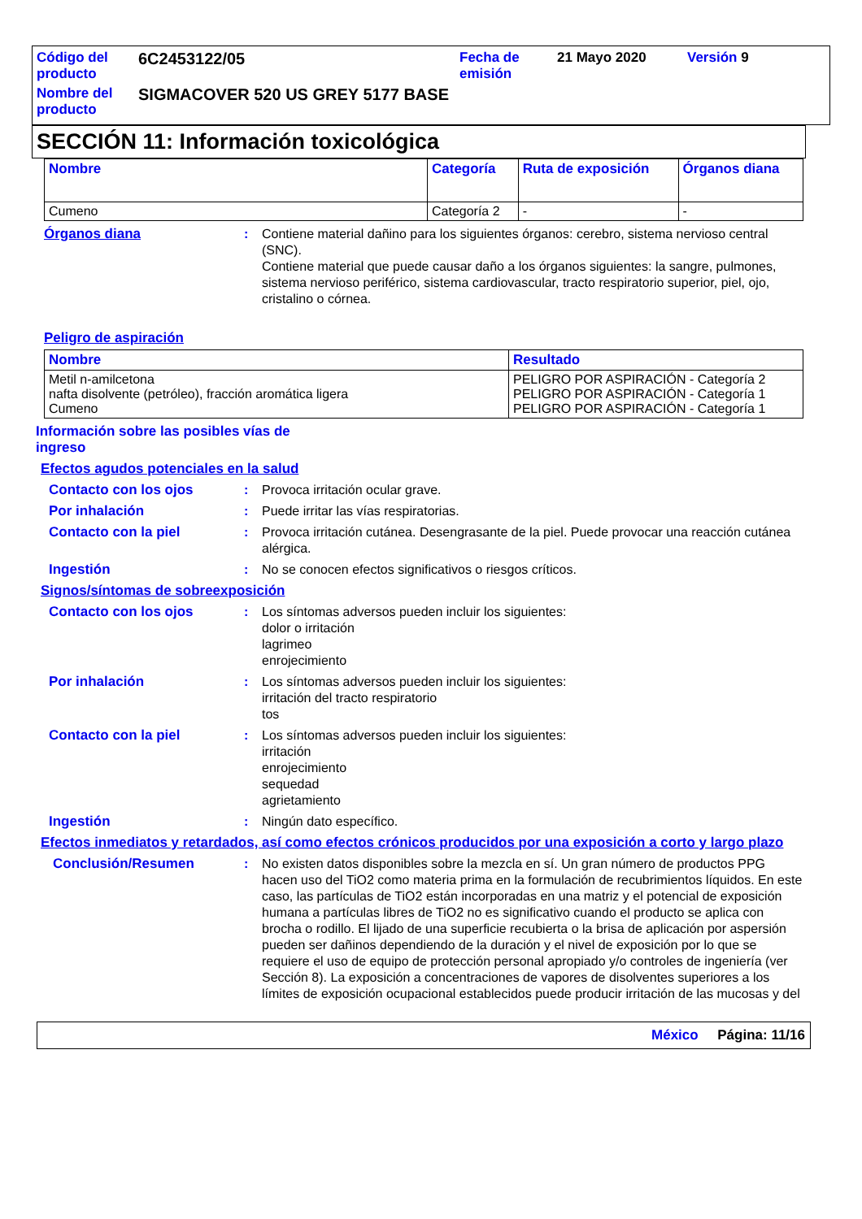| Código del producto | 6C2453122/05 | Fecha de emisión | 21 Mayo 2020 | Versión 9 |
| Nombre del producto | SIGMACOVER 520 US GREY 5177 BASE | | | |
SECCIÓN 11: Información toxicológica
| Nombre | Categoría | Ruta de exposición | Órganos diana |
| --- | --- | --- | --- |
| Cumeno | Categoría 2 | - | - |
Órganos diana : Contiene material dañino para los siguientes órganos: cerebro, sistema nervioso central (SNC).
Contiene material que puede causar daño a los órganos siguientes: la sangre, pulmones, sistema nervioso periférico, sistema cardiovascular, tracto respiratorio superior, piel, ojo, cristalino o córnea.
Peligro de aspiración
| Nombre | Resultado |
| --- | --- |
| Metil n-amilcetona nafta disolvente (petróleo), fracción aromática ligera Cumeno | PELIGRO POR ASPIRACIÓN - Categoría 2 PELIGRO POR ASPIRACIÓN - Categoría 1 PELIGRO POR ASPIRACIÓN - Categoría 1 |
Información sobre las posibles vías de ingreso
Efectos agudos potenciales en la salud
Contacto con los ojos : Provoca irritación ocular grave.
Por inhalación : Puede irritar las vías respiratorias.
Contacto con la piel : Provoca irritación cutánea. Desengrasante de la piel. Puede provocar una reacción cutánea alérgica.
Ingestión : No se conocen efectos significativos o riesgos críticos.
Signos/síntomas de sobreexposición
Contacto con los ojos : Los síntomas adversos pueden incluir los siguientes:
dolor o irritación
lagrimeo
enrojecimiento
Por inhalación : Los síntomas adversos pueden incluir los siguientes:
irritación del tracto respiratorio
tos
Contacto con la piel : Los síntomas adversos pueden incluir los siguientes:
irritación
enrojecimiento
sequedad
agrietamiento
Ingestión : Ningún dato específico.
Efectos inmediatos y retardados, así como efectos crónicos producidos por una exposición a corto y largo plazo
Conclusión/Resumen : No existen datos disponibles sobre la mezcla en sí. Un gran número de productos PPG hacen uso del TiO2 como materia prima en la formulación de recubrimientos líquidos. En este caso, las partículas de TiO2 están incorporadas en una matriz y el potencial de exposición humana a partículas libres de TiO2 no es significativo cuando el producto se aplica con brocha o rodillo. El lijado de una superficie recubierta o la brisa de aplicación por aspersión pueden ser dañinos dependiendo de la duración y el nivel de exposición por lo que se requiere el uso de equipo de protección personal apropiado y/o controles de ingeniería (ver Sección 8). La exposición a concentraciones de vapores de disolventes superiores a los límites de exposición ocupacional establecidos puede producir irritación de las mucosas y del
México Página: 11/16